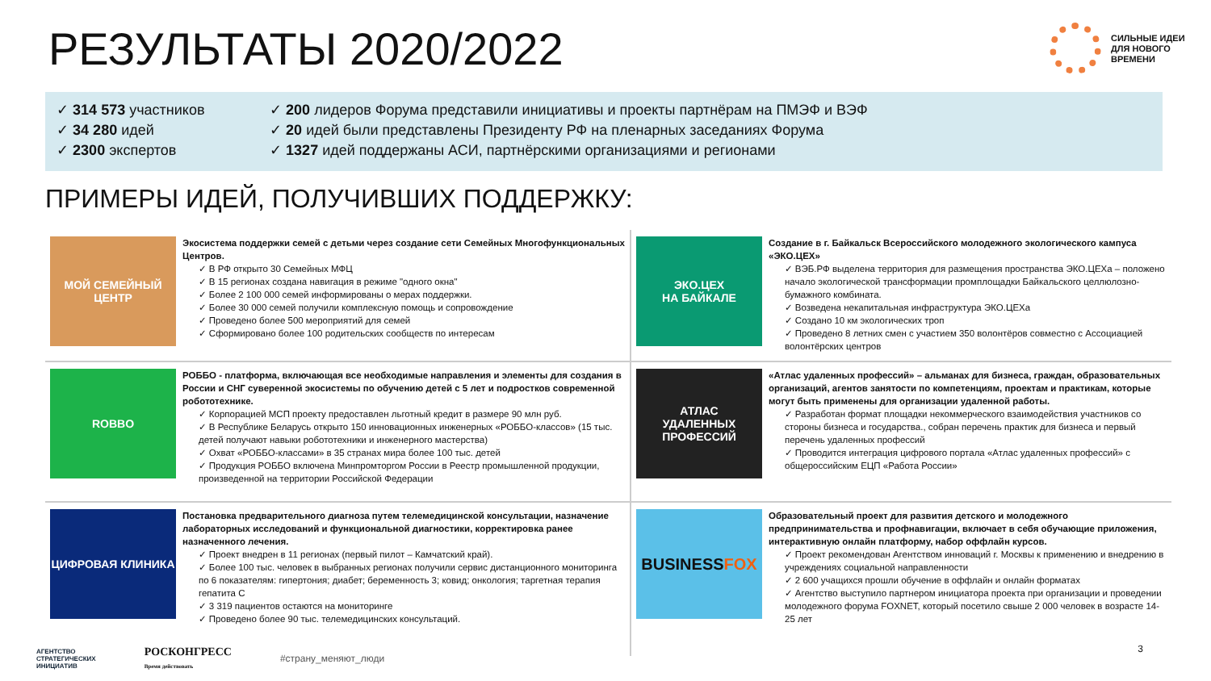РЕЗУЛЬТАТЫ 2020/2022
СИЛЬНЫЕ ИДЕИ
ДЛЯ НОВОГО
ВРЕМЕНИ
✓ 314 573 участников
✓ 34 280 идей
✓ 2300 экспертов
✓ 200 лидеров Форума представили инициативы и проекты партнёрам на ПМЭФ и ВЭФ
✓ 20 идей были представлены Президенту РФ на пленарных заседаниях Форума
✓ 1327 идей поддержаны АСИ, партнёрскими организациями и регионами
ПРИМЕРЫ ИДЕЙ, ПОЛУЧИВШИХ ПОДДЕРЖКУ:
МОЙ СЕМЕЙНЫЙ ЦЕНТР
Экосистема поддержки семей с детьми через создание сети Семейных Многофункциональных Центров.
✓ В РФ открыто 30 Семейных МФЦ
✓ В 15 регионах создана навигация в режиме "одного окна"
✓ Более 2 100 000 семей информированы о мерах поддержки.
✓ Более 30 000 семей получили комплексную помощь и сопровождение
✓ Проведено более 500 мероприятий для семей
✓ Сформировано более 100 родительских сообществ по интересам
ЭКО.ЦЕХ
НА БАЙКАЛЕ
Создание в г. Байкальск Всероссийского молодежного экологического кампуса «ЭКО.ЦЕХ»
✓ ВЭБ.РФ выделена территория для размещения пространства ЭКО.ЦЕХа – положено начало экологической трансформации промплощадки Байкальского целлюлозно-бумажного комбината.
✓ Возведена некапитальная инфраструктура ЭКО.ЦЕХа
✓ Создано 10 км экологических троп
✓ Проведено 8 летних смен с участием 350 волонтёров совместно с Ассоциацией волонтёрских центров
ROBBO
РОББО - платформа, включающая все необходимые направления и элементы для создания в России и СНГ суверенной экосистемы по обучению детей с 5 лет и подростков современной робототехнике.
✓ Корпорацией МСП проекту предоставлен льготный кредит в размере 90 млн руб.
✓ В Республике Беларусь открыто 150 инновационных инженерных «РОББО-классов» (15 тыс. детей получают навыки робототехники и инженерного мастерства)
✓ Охват «РОББО-классами» в 35 странах мира более 100 тыс. детей
✓ Продукция РОББО включена Минпромторгом России в Реестр промышленной продукции, произведенной на территории Российской Федерации
АТЛАС
УДАЛЕННЫХ
ПРОФЕССИЙ
«Атлас удаленных профессий» – альманах для бизнеса, граждан, образовательных организаций, агентов занятости по компетенциям, проектам и практикам, которые могут быть применены для организации удаленной работы.
✓ Разработан формат площадки некоммерческого взаимодействия участников со стороны бизнеса и государства., собран перечень практик для бизнеса и первый перечень удаленных профессий
✓ Проводится интеграция цифрового портала «Атлас удаленных профессий» с общероссийским ЕЦП «Работа России»
ЦИФРОВАЯ КЛИНИКА
Постановка предварительного диагноза путем телемедицинской консультации, назначение лабораторных исследований и функциональной диагностики, корректировка ранее назначенного лечения.
✓ Проект внедрен в 11 регионах (первый пилот – Камчатский край).
✓ Более 100 тыс. человек в выбранных регионах получили сервис дистанционного мониторинга по 6 показателям: гипертония; диабет; беременность 3; ковид; онкология; таргетная терапия гепатита С
✓ 3 319 пациентов остаются на мониторинге
✓ Проведено более 90 тыс. телемедицинских консультаций.
BUSINESS
FOX
Образовательный проект для развития детского и молодежного предпринимательства и профнавигации, включает в себя обучающие приложения, интерактивную онлайн платформу, набор оффлайн курсов.
✓ Проект рекомендован Агентством инноваций г. Москвы к применению и внедрению в учреждениях социальной направленности
✓ 2 600 учащихся прошли обучение в оффлайн и онлайн форматах
✓ Агентство выступило партнером инициатора проекта при организации и проведении молодежного форума FOXNET, который посетило свыше 2 000 человек в возрасте 14-25 лет
АГЕНТСТВО
СТРАТЕГИЧЕСКИХ
ИНИЦИАТИВ
РОСКОНГРЕСС
Время действовать
#страну_меняют_люди
3